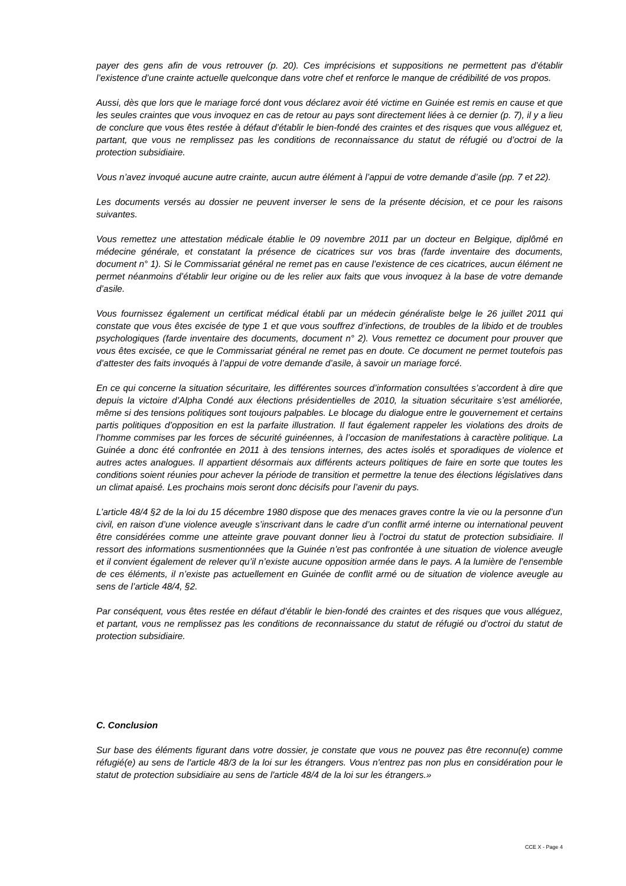payer des gens afin de vous retrouver (p. 20). Ces imprécisions et suppositions ne permettent pas d’établir l’existence d’une crainte actuelle quelconque dans votre chef et renforce le manque de crédibilité de vos propos.
Aussi, dès que lors que le mariage forcé dont vous déclarez avoir été victime en Guinée est remis en cause et que les seules craintes que vous invoquez en cas de retour au pays sont directement liées à ce dernier (p. 7), il y a lieu de conclure que vous êtes restée à défaut d’établir le bien-fondé des craintes et des risques que vous alléguez et, partant, que vous ne remplissez pas les conditions de reconnaissance du statut de réfugié ou d’octroi de la protection subsidiaire.
Vous n’avez invoqué aucune autre crainte, aucun autre élément à l’appui de votre demande d’asile (pp. 7 et 22).
Les documents versés au dossier ne peuvent inverser le sens de la présente décision, et ce pour les raisons suivantes.
Vous remettez une attestation médicale établie le 09 novembre 2011 par un docteur en Belgique, diplômé en médecine générale, et constatant la présence de cicatrices sur vos bras (farde inventaire des documents, document n° 1). Si le Commissariat général ne remet pas en cause l’existence de ces cicatrices, aucun élément ne permet néanmoins d’établir leur origine ou de les relier aux faits que vous invoquez à la base de votre demande d’asile.
Vous fournissez également un certificat médical établi par un médecin généraliste belge le 26 juillet 2011 qui constate que vous êtes excisée de type 1 et que vous souffrez d’infections, de troubles de la libido et de troubles psychologiques (farde inventaire des documents, document n° 2). Vous remettez ce document pour prouver que vous êtes excisée, ce que le Commissariat général ne remet pas en doute. Ce document ne permet toutefois pas d’attester des faits invoqués à l’appui de votre demande d’asile, à savoir un mariage forcé.
En ce qui concerne la situation sécuritaire, les différentes sources d’information consultées s’accordent à dire que depuis la victoire d’Alpha Condé aux élections présidentielles de 2010, la situation sécuritaire s’est améliorée, même si des tensions politiques sont toujours palpables. Le blocage du dialogue entre le gouvernement et certains partis politiques d’opposition en est la parfaite illustration. Il faut également rappeler les violations des droits de l’homme commises par les forces de sécurité guinéennes, à l’occasion de manifestations à caractère politique. La Guinée a donc été confrontée en 2011 à des tensions internes, des actes isolés et sporadiques de violence et autres actes analogues. Il appartient désormais aux différents acteurs politiques de faire en sorte que toutes les conditions soient réunies pour achever la période de transition et permettre la tenue des élections législatives dans un climat apaisé. Les prochains mois seront donc décisifs pour l’avenir du pays.
L’article 48/4 §2 de la loi du 15 décembre 1980 dispose que des menaces graves contre la vie ou la personne d’un civil, en raison d’une violence aveugle s’inscrivant dans le cadre d’un conflit armé interne ou international peuvent être considérées comme une atteinte grave pouvant donner lieu à l’octroi du statut de protection subsidiaire. Il ressort des informations susmentionnées que la Guinée n’est pas confrontée à une situation de violence aveugle et il convient également de relever qu’il n’existe aucune opposition armée dans le pays. A la lumière de l’ensemble de ces éléments, il n’existe pas actuellement en Guinée de conflit armé ou de situation de violence aveugle au sens de l’article 48/4, §2.
Par conséquent, vous êtes restée en défaut d’établir le bien-fondé des craintes et des risques que vous alléguez, et partant, vous ne remplissez pas les conditions de reconnaissance du statut de réfugié ou d’octroi du statut de protection subsidiaire.
C. Conclusion
Sur base des éléments figurant dans votre dossier, je constate que vous ne pouvez pas être reconnu(e) comme réfugié(e) au sens de l'article 48/3 de la loi sur les étrangers. Vous n'entrez pas non plus en considération pour le statut de protection subsidiaire au sens de l'article 48/4 de la loi sur les étrangers.»
CCE X - Page 4